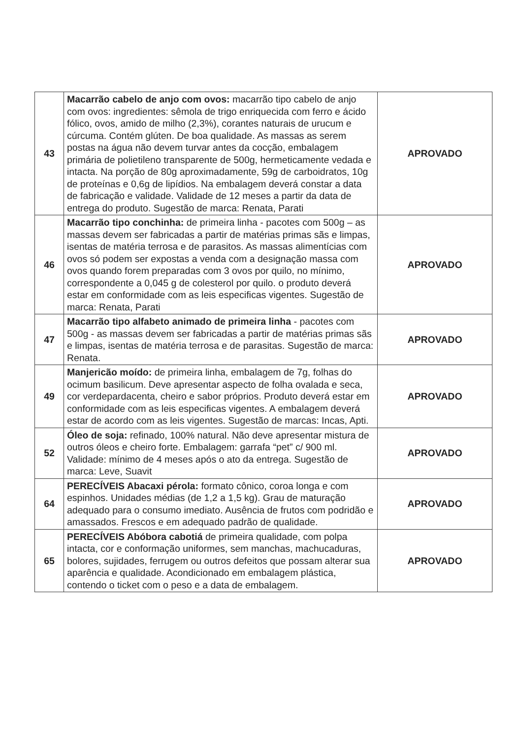| 43 | Macarrão cabelo de anjo com ovos: macarrão tipo cabelo de anjo com ovos: ingredientes: sêmola de trigo enriquecida com ferro e ácido fólico, ovos, amido de milho (2,3%), corantes naturais de urucum e cúrcuma. Contém glúten. De boa qualidade. As massas as serem postas na água não devem turvar antes da cocção, embalagem primária de polietileno transparente de 500g, hermeticamente vedada e intacta. Na porção de 80g aproximadamente, 59g de carboidratos, 10g de proteínas e 0,6g de lipídios. Na embalagem deverá constar a data de fabricação e validade. Validade de 12 meses a partir da data de entrega do produto. Sugestão de marca: Renata, Parati | APROVADO |
| 46 | Macarrão tipo conchinha: de primeira linha - pacotes com 500g – as massas devem ser fabricadas a partir de matérias primas sãs e limpas, isentas de matéria terrosa e de parasitos. As massas alimentícias com ovos só podem ser expostas a venda com a designação massa com ovos quando forem preparadas com 3 ovos por quilo, no mínimo, correspondente a 0,045 g de colesterol por quilo. o produto deverá estar em conformidade com as leis especificas vigentes. Sugestão de marca: Renata, Parati | APROVADO |
| 47 | Macarrão tipo alfabeto animado de primeira linha - pacotes com 500g - as massas devem ser fabricadas a partir de matérias primas sãs e limpas, isentas de matéria terrosa e de parasitas. Sugestão de marca: Renata. | APROVADO |
| 49 | Manjericão moído: de primeira linha, embalagem de 7g, folhas do ocimum basilicum. Deve apresentar aspecto de folha ovalada e seca, cor verdepardacenta, cheiro e sabor próprios. Produto deverá estar em conformidade com as leis especificas vigentes. A embalagem deverá estar de acordo com as leis vigentes. Sugestão de marcas: Incas, Apti. | APROVADO |
| 52 | Óleo de soja: refinado, 100% natural. Não deve apresentar mistura de outros óleos e cheiro forte. Embalagem: garrafa “pet” c/ 900 ml. Validade: mínimo de 4 meses após o ato da entrega. Sugestão de marca: Leve, Suavit | APROVADO |
| 64 | PERECÍVEIS Abacaxi pérola: formato cônico, coroa longa e com espinhos. Unidades médias (de 1,2 a 1,5 kg). Grau de maturação adequado para o consumo imediato. Ausência de frutos com podridão e amassados. Frescos e em adequado padrão de qualidade. | APROVADO |
| 65 | PERECÍVEIS Abóbora cabotiá de primeira qualidade, com polpa intacta, cor e conformação uniformes, sem manchas, machucaduras, bolores, sujidades, ferrugem ou outros defeitos que possam alterar sua aparência e qualidade. Acondicionado em embalagem plástica, contendo o ticket com o peso e a data de embalagem. | APROVADO |